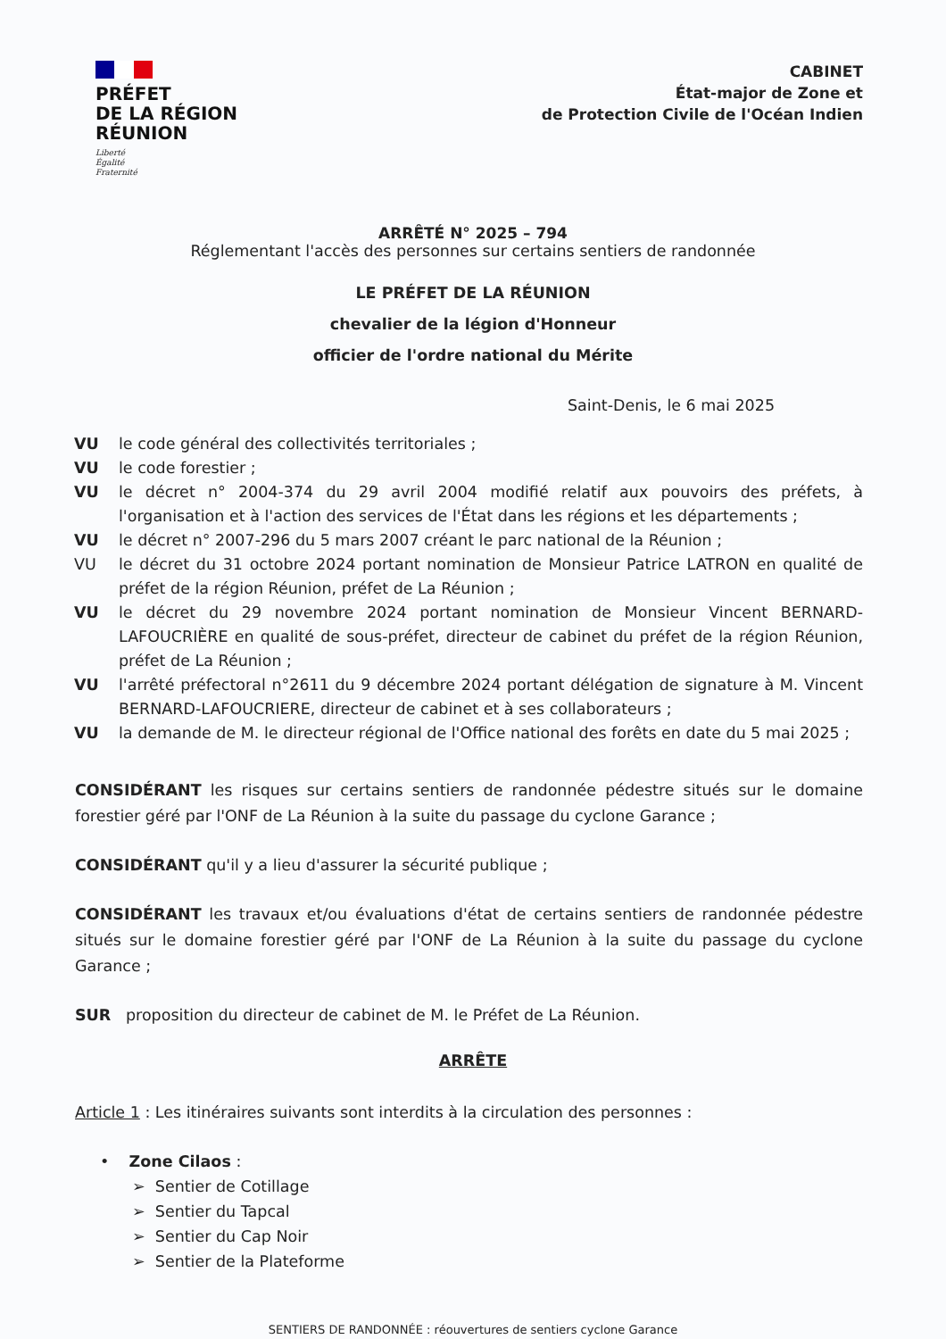PRÉFET
DE LA RÉGION
RÉUNION
Liberté
Égalité
Fraternité
CABINET
État-major de Zone et
de Protection Civile de l'Océan Indien
ARRÊTÉ N° 2025 – 794
Réglementant l'accès des personnes sur certains sentiers de randonnée
LE PRÉFET DE LA RÉUNION
chevalier de la légion d'Honneur
officier de l'ordre national du Mérite
Saint-Denis, le 6 mai 2025
VU le code général des collectivités territoriales ;
VU le code forestier ;
VU le décret n° 2004-374 du 29 avril 2004 modifié relatif aux pouvoirs des préfets, à l'organisation et à l'action des services de l'État dans les régions et les départements ;
VU le décret n° 2007-296 du 5 mars 2007 créant le parc national de la Réunion ;
VU le décret du 31 octobre 2024 portant nomination de Monsieur Patrice LATRON en qualité de préfet de la région Réunion, préfet de La Réunion ;
VU le décret du 29 novembre 2024 portant nomination de Monsieur Vincent BERNARD-LAFOUCRIÈRE en qualité de sous-préfet, directeur de cabinet du préfet de la région Réunion, préfet de La Réunion ;
VU l'arrêté préfectoral n°2611 du 9 décembre 2024 portant délégation de signature à M. Vincent BERNARD-LAFOUCRIERE, directeur de cabinet et à ses collaborateurs ;
VU la demande de M. le directeur régional de l'Office national des forêts en date du 5 mai 2025 ;
CONSIDÉRANT les risques sur certains sentiers de randonnée pédestre situés sur le domaine forestier géré par l'ONF de La Réunion à la suite du passage du cyclone Garance ;
CONSIDÉRANT qu'il y a lieu d'assurer la sécurité publique ;
CONSIDÉRANT les travaux et/ou évaluations d'état de certains sentiers de randonnée pédestre situés sur le domaine forestier géré par l'ONF de La Réunion à la suite du passage du cyclone Garance ;
SUR proposition du directeur de cabinet de M. le Préfet de La Réunion.
ARRÊTE
Article 1 : Les itinéraires suivants sont interdits à la circulation des personnes :
• Zone Cilaos :
➢ Sentier de Cotillage
➢ Sentier du Tapcal
➢ Sentier du Cap Noir
➢ Sentier de la Plateforme
SENTIERS DE RANDONNÉE : réouvertures de sentiers cyclone Garance